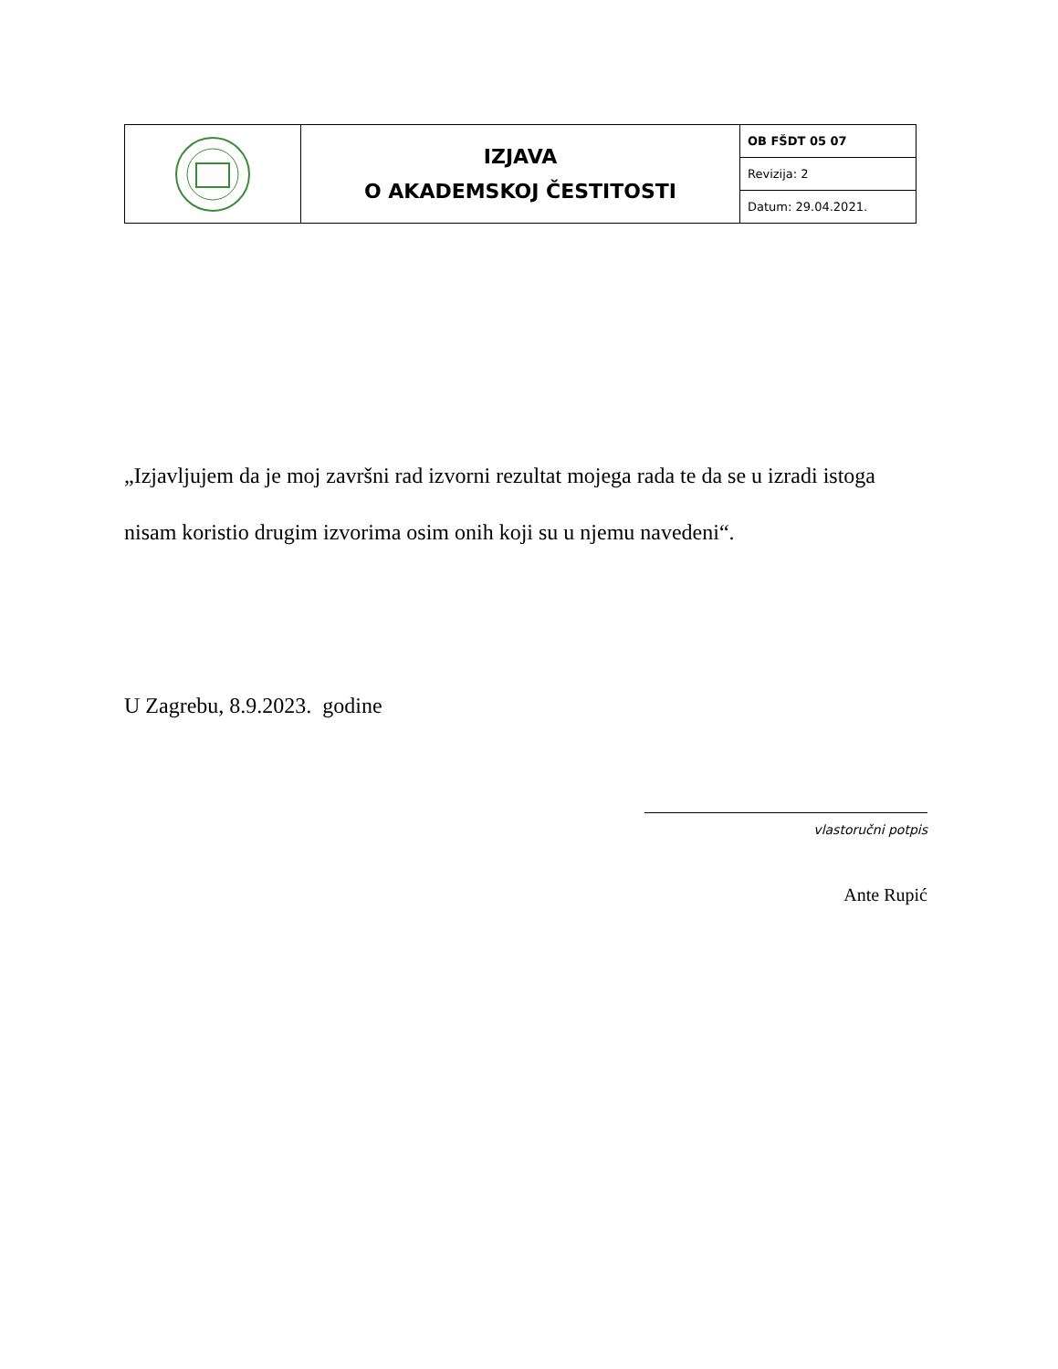| | IZJAVA O AKADEMSKOJ ČESTITOSTI | OB FŠDT 05 07 |
| | | Revizija: 2 |
| | | Datum: 29.04.2021. |
„Izjavljujem da je moj završni rad izvorni rezultat mojega rada te da se u izradi istoga nisam koristio drugim izvorima osim onih koji su u njemu navedeni“.
U Zagrebu, 8.9.2023. godine
vlastoručni potpis
Ante Rupić